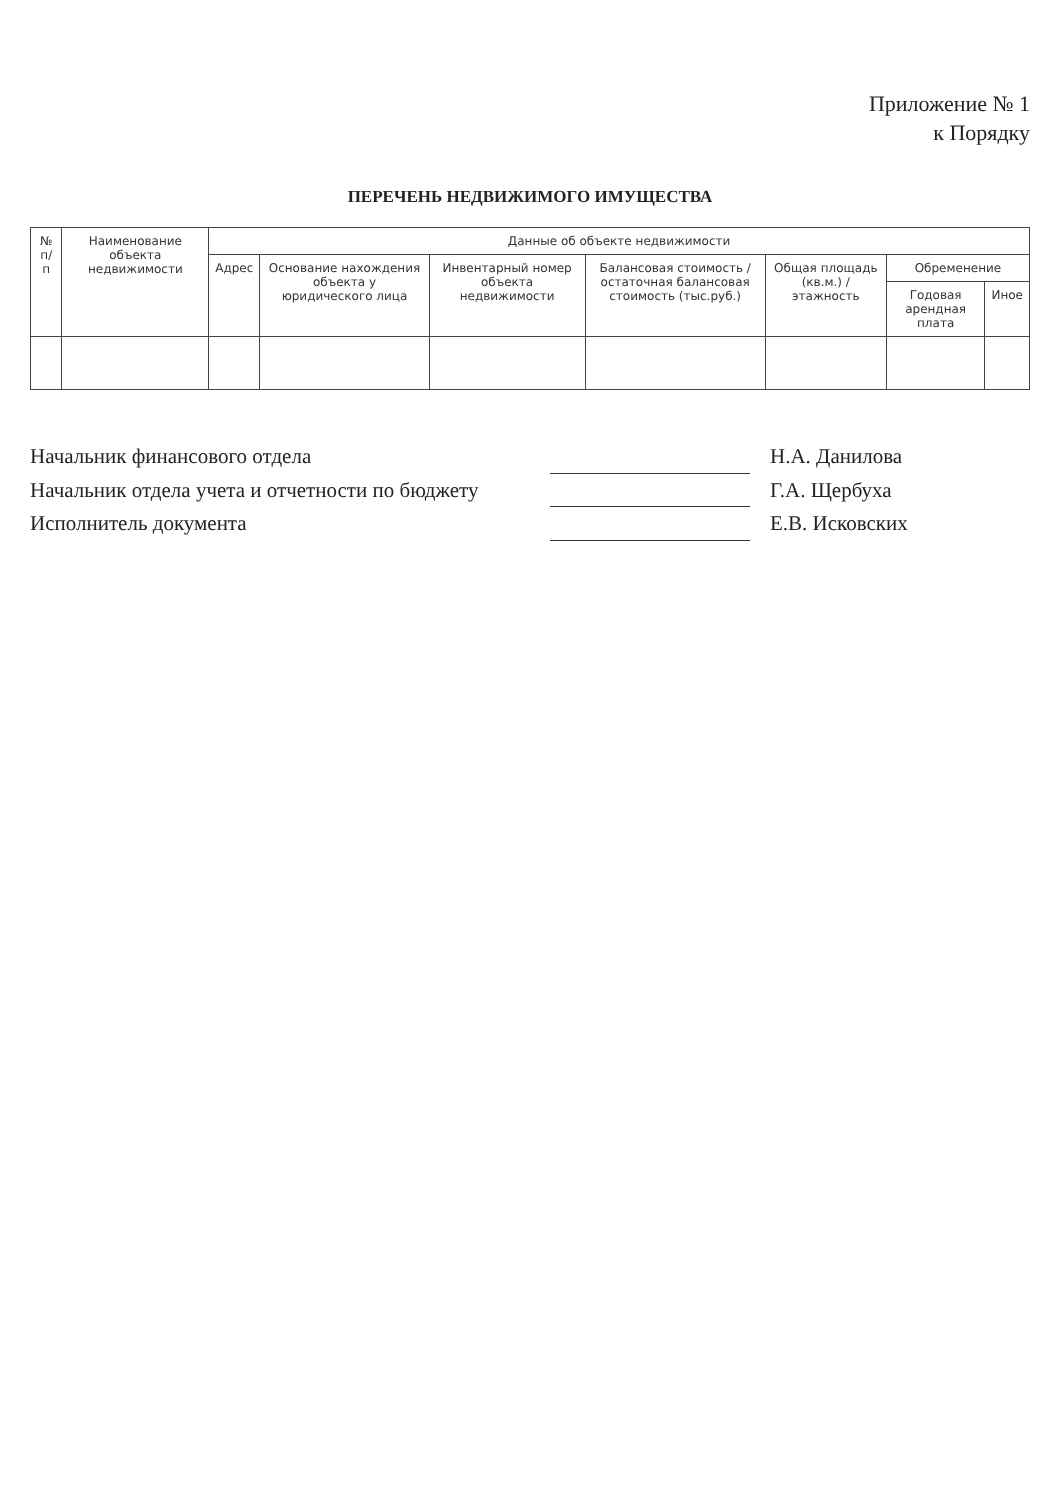Приложение № 1
к Порядку
ПЕРЕЧЕНЬ НЕДВИЖИМОГО ИМУЩЕСТВА
| № п/п | Наименование объекта недвижимости | Данные об объекте недвижимости | | | | | | |
| --- | --- | --- | --- | --- | --- | --- | --- | --- |
| | | Адрес | Основание нахождения объекта у юридического лица | Инвентарный номер объекта недвижимости | Балансовая стоимость / остаточная балансовая стоимость (тыс.руб.) | Общая площадь (кв.м.) / этажность | Обременение | |
| | | | | | | | Годовая арендная плата | Иное |
Начальник финансового отдела Н.А. Данилова
Начальник отдела учета и отчетности по бюджету Г.А. Щербуха
Исполнитель документа Е.В. Исковских